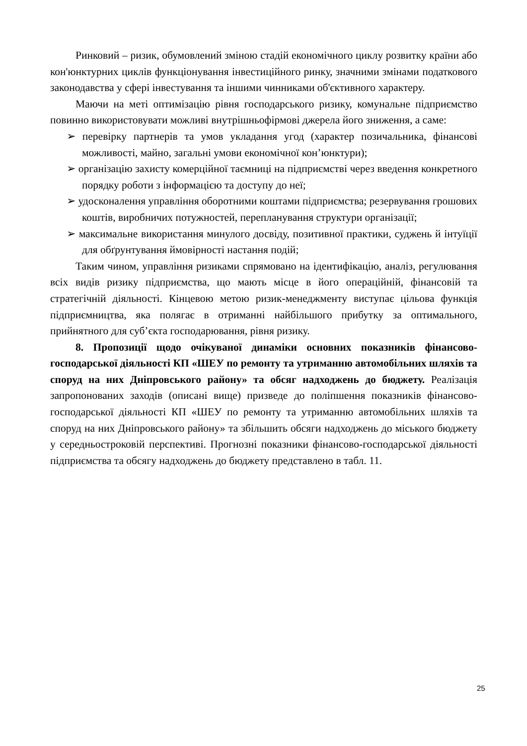Ринковий – ризик, обумовлений зміною стадій економічного циклу розвитку країни або кон'юнктурних циклів функціонування інвестиційного ринку, значними змінами податкового законодавства у сфері інвестування та іншими чинниками об'єктивного характеру.
Маючи на меті оптимізацію рівня господарського ризику, комунальне підприємство повинно використовувати можливі внутрішньофірмові джерела його зниження, а саме:
➢ перевірку партнерів та умов укладання угод (характер позичальника, фінансові можливості, майно, загальні умови економічної кон’юнктури);
➢ організацію захисту комерційної таємниці на підприємстві через введення конкретного порядку роботи з інформацією та доступу до неї;
➢ удосконалення управління оборотними коштами підприємства; резервування грошових коштів, виробничих потужностей, перепланування структури організації;
➢ максимальне використання минулого досвіду, позитивної практики, суджень й інтуїції для обґрунтування ймовірності настання подій;
Таким чином, управління ризиками спрямовано на ідентифікацію, аналіз, регулювання всіх видів ризику підприємства, що мають місце в його операційній, фінансовій та стратегічній діяльності. Кінцевою метою ризик-менеджменту виступає цільова функція підприємництва, яка полягає в отриманні найбільшого прибутку за оптимального, прийнятного для суб’єкта господарювання, рівня ризику.
8. Пропозиції щодо очікуваної динаміки основних показників фінансово-господарської діяльності КП «ШЕУ по ремонту та утриманню автомобільних шляхів та споруд на них Дніпровського району» та обсяг надходжень до бюджету. Реалізація запропонованих заходів (описані вище) призведе до поліпшення показників фінансово-господарської діяльності КП «ШЕУ по ремонту та утриманню автомобільних шляхів та споруд на них Дніпровського району» та збільшить обсяги надходжень до міського бюджету у середньостроковій перспективі. Прогнозні показники фінансово-господарської діяльності підприємства та обсягу надходжень до бюджету представлено в табл. 11.
25